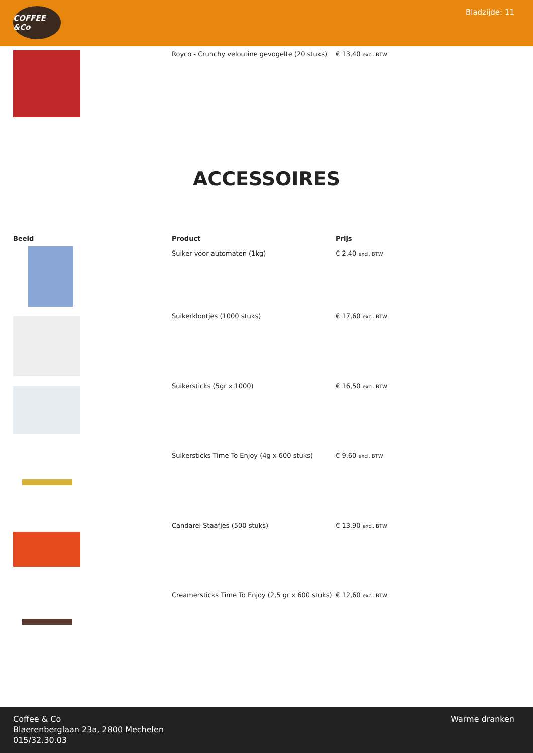COFFEE &Co
Bladzijde: 11
| | Royco - Crunchy veloutine gevogelte (20 stuks) | € 13,40 excl. BTW |
ACCESSOIRES
| Beeld | Product | Prijs |
| --- | --- | --- |
| | Suiker voor automaten (1kg) | € 2,40 excl. BTW |
| | Suikerklontjes (1000 stuks) | € 17,60 excl. BTW |
| | Suikersticks (5gr x 1000) | € 16,50 excl. BTW |
| | Suikersticks Time To Enjoy (4g x 600 stuks) | € 9,60 excl. BTW |
| | Candarel Staafjes (500 stuks) | € 13,90 excl. BTW |
| | Creamersticks Time To Enjoy (2,5 gr x 600 stuks) | € 12,60 excl. BTW |
Coffee & Co
Blaerenberglaan 23a, 2800 Mechelen
015/32.30.03
Warme dranken